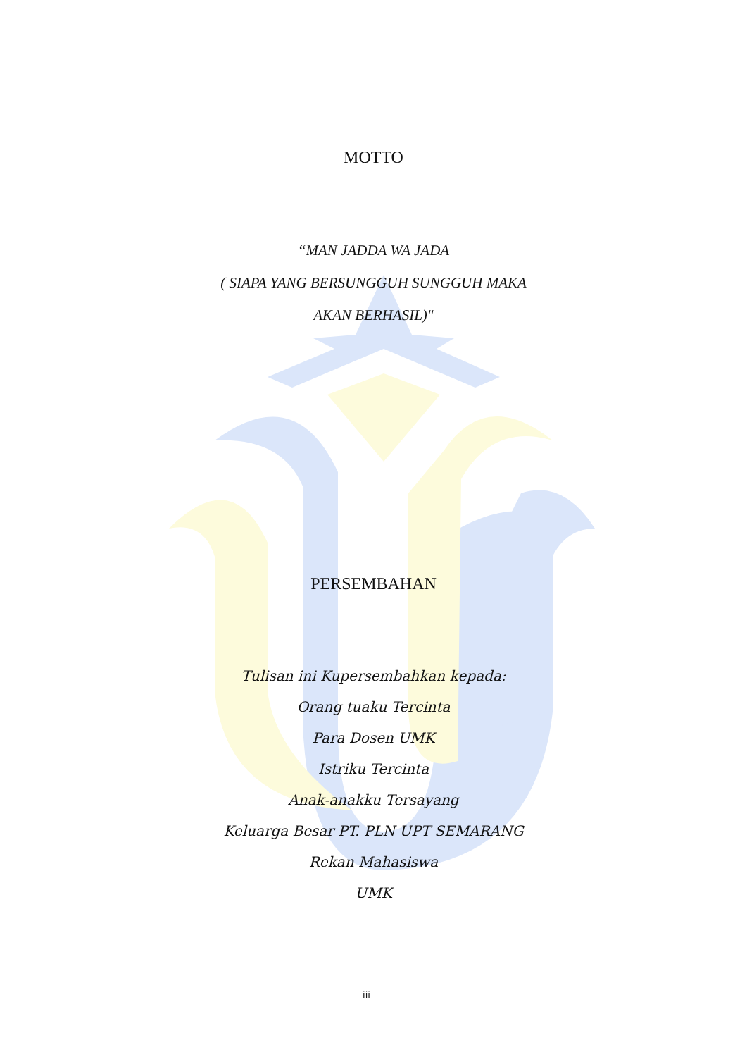MOTTO
“MAN JADDA WA JADA
( SIAPA YANG BERSUNGGUH SUNGGUH MAKA
AKAN BERHASIL)"
PERSEMBAHAN
Tulisan ini Kupersembahkan kepada:
Orang tuaku Tercinta
Para Dosen UMK
Istriku Tercinta
Anak-anakku Tersayang
Keluarga Besar PT. PLN UPT SEMARANG
Rekan Mahasiswa
UMK
iii